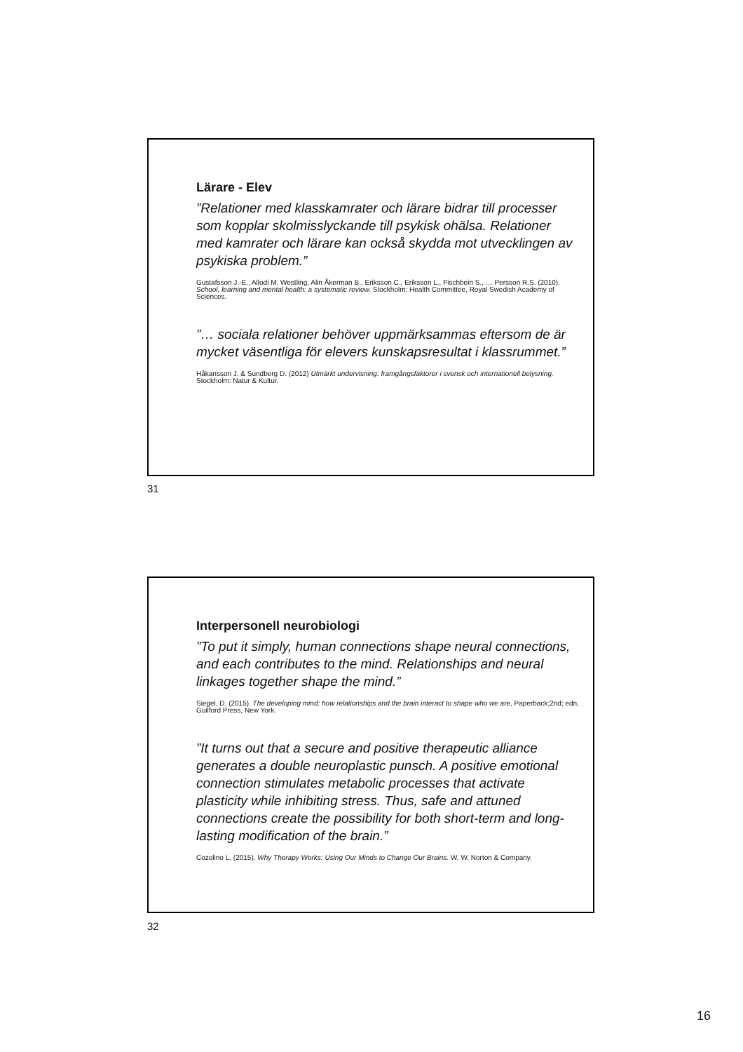Lärare - Elev
”Relationer med klasskamrater och lärare bidrar till processer som kopplar skolmisslyckande till psykisk ohälsa. Relationer med kamrater och lärare kan också skydda mot utvecklingen av psykiska problem.”
Gustafsson J.-E., Allodi M. Westling, Alin Åkerman B., Eriksson C., Eriksson L., Fischbein S., … Persson R.S. (2010). School, learning and mental health: a systematic review. Stockholm: Health Committee, Royal Swedish Academy of Sciences.
”… sociala relationer behöver uppmärksammas eftersom de är mycket väsentliga för elevers kunskapsresultat i klassrummet.”
Håkansson J. & Sundberg D. (2012) Utmärkt undervisning: framgångsfaktorer i svensk och internationell belysning. Stockholm: Natur & Kultur.
31
Interpersonell neurobiologi
”To put it simply, human connections shape neural connections, and each contributes to the mind. Relationships and neural linkages together shape the mind.”
Siegel, D. (2015). The developing mind: how relationships and the brain interact to shape who we are, Paperback;2nd; edn, Guilford Press, New York.
”It turns out that a secure and positive therapeutic alliance generates a double neuroplastic punsch. A positive emotional connection stimulates metabolic processes that activate plasticity while inhibiting stress. Thus, safe and attuned connections create the possibility for both short-term and long-lasting modification of the brain.”
Cozolino L. (2015). Why Therapy Works: Using Our Minds to Change Our Brains. W. W. Norton & Company.
32
16